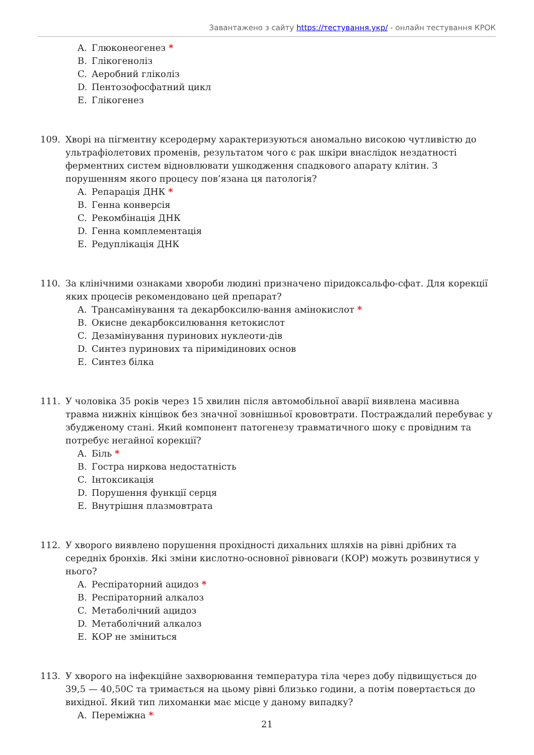Завантажено з сайту https://тестування.укр/ - онлайн тестування КРОК
A. Глюконеогенез *
B. Глікогеноліз
C. Аеробний гліколіз
D. Пентозофосфатний цикл
E. Глікогенез
109. Хворі на пігментну ксеродерму характеризуються аномально високою чутливістю до ультрафіолетових променів, результатом чого є рак шкіри внаслідок нездатності ферментних систем відновлювати ушкодження спадкового апарату клітин. З порушенням якого процесу пов’язана ця патологія?
A. Репарація ДНК *
B. Генна конверсія
C. Рекомбінація ДНК
D. Генна комплементація
E. Редуплікація ДНК
110. За клінічними ознаками хвороби людині призначено піридоксальфо-сфат. Для корекції яких процесів рекомендовано цей препарат?
A. Трансамінування та декарбоксилю-вання амінокислот *
B. Окисне декарбоксилювання кетокислот
C. Дезамінування пуринових нуклеоти-дів
D. Синтез пуринових та піримідинових основ
E. Синтез білка
111. У чоловіка 35 років через 15 хвилин після автомобільної аварії виявлена масивна травма нижніх кінцівок без значної зовнішньої крововтрати. Постраждалий перебуває у збудженому стані. Який компонент патогенезу травматичного шоку є провідним та потребує негайної корекції?
A. Біль *
B. Гостра ниркова недостатність
C. Інтоксикація
D. Порушення функції серця
E. Внутрішня плазмовтрата
112. У хворого виявлено порушення прохідності дихальних шляхів на рівні дрібних та середніх бронхів. Які зміни кислотно-основної рівноваги (КОР) можуть розвинутися у нього?
A. Респіраторний ацидоз *
B. Респіраторний алкалоз
C. Метаболічний ацидоз
D. Метаболічний алкалоз
E. КОР не зміниться
113. У хворого на інфекційне захворювання температура тіла через добу підвищується до 39,5 — 40,50С та тримається на цьому рівні близько години, а потім повертається до вихідної. Який тип лихоманки має місце у даному випадку?
A. Переміжна *
21